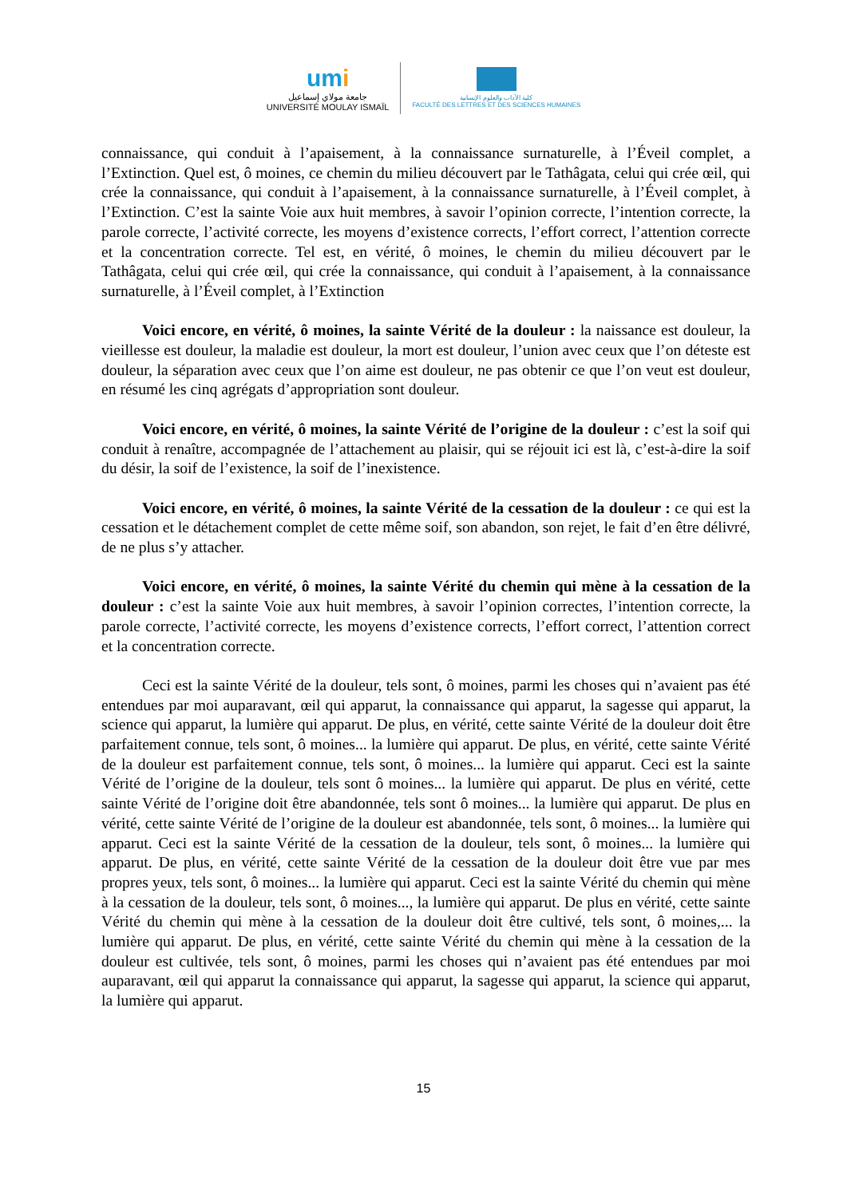umi
جامعة مولاي إسماعيل
UNIVERSITÉ MOULAY ISMAÏL
كلية الآداب والعلوم الإنسانية
FACULTÉ DES LETTRES ET DES SCIENCES HUMAINES
connaissance, qui conduit à l’apaisement, à la connaissance surnaturelle, à l’Éveil complet, a l’Extinction. Quel est, ô moines, ce chemin du milieu découvert par le Tathâgata, celui qui crée œil, qui crée la connaissance, qui conduit à l’apaisement, à la connaissance surnaturelle, à l’Éveil complet, à l’Extinction. C’est la sainte Voie aux huit membres, à savoir l’opinion correcte, l’intention correcte, la parole correcte, l’activité correcte, les moyens d’existence corrects, l’effort correct, l’attention correcte et la concentration correcte. Tel est, en vérité, ô moines, le chemin du milieu découvert par le Tathâgata, celui qui crée œil, qui crée la connaissance, qui conduit à l’apaisement, à la connaissance surnaturelle, à l’Éveil complet, à l’Extinction
Voici encore, en vérité, ô moines, la sainte Vérité de la douleur : la naissance est douleur, la vieillesse est douleur, la maladie est douleur, la mort est douleur, l’union avec ceux que l’on déteste est douleur, la séparation avec ceux que l’on aime est douleur, ne pas obtenir ce que l’on veut est douleur, en résumé les cinq agrégats d’appropriation sont douleur.
Voici encore, en vérité, ô moines, la sainte Vérité de l’origine de la douleur : c’est la soif qui conduit à renaître, accompagnée de l’attachement au plaisir, qui se réjouit ici est là, c’est-à-dire la soif du désir, la soif de l’existence, la soif de l’inexistence.
Voici encore, en vérité, ô moines, la sainte Vérité de la cessation de la douleur : ce qui est la cessation et le détachement complet de cette même soif, son abandon, son rejet, le fait d’en être délivré, de ne plus s’y attacher.
Voici encore, en vérité, ô moines, la sainte Vérité du chemin qui mène à la cessation de la douleur : c’est la sainte Voie aux huit membres, à savoir l’opinion correctes, l’intention correcte, la parole correcte, l’activité correcte, les moyens d’existence corrects, l’effort correct, l’attention correct et la concentration correcte.
Ceci est la sainte Vérité de la douleur, tels sont, ô moines, parmi les choses qui n’avaient pas été entendues par moi auparavant, œil qui apparut, la connaissance qui apparut, la sagesse qui apparut, la science qui apparut, la lumière qui apparut. De plus, en vérité, cette sainte Vérité de la douleur doit être parfaitement connue, tels sont, ô moines... la lumière qui apparut. De plus, en vérité, cette sainte Vérité de la douleur est parfaitement connue, tels sont, ô moines... la lumière qui apparut. Ceci est la sainte Vérité de l’origine de la douleur, tels sont ô moines... la lumière qui apparut. De plus en vérité, cette sainte Vérité de l’origine doit être abandonnée, tels sont ô moines... la lumière qui apparut. De plus en vérité, cette sainte Vérité de l’origine de la douleur est abandonnée, tels sont, ô moines... la lumière qui apparut. Ceci est la sainte Vérité de la cessation de la douleur, tels sont, ô moines... la lumière qui apparut. De plus, en vérité, cette sainte Vérité de la cessation de la douleur doit être vue par mes propres yeux, tels sont, ô moines... la lumière qui apparut. Ceci est la sainte Vérité du chemin qui mène à la cessation de la douleur, tels sont, ô moines..., la lumière qui apparut. De plus en vérité, cette sainte Vérité du chemin qui mène à la cessation de la douleur doit être cultivé, tels sont, ô moines,... la lumière qui apparut. De plus, en vérité, cette sainte Vérité du chemin qui mène à la cessation de la douleur est cultivée, tels sont, ô moines, parmi les choses qui n’avaient pas été entendues par moi auparavant, œil qui apparut la connaissance qui apparut, la sagesse qui apparut, la science qui apparut, la lumière qui apparut.
15